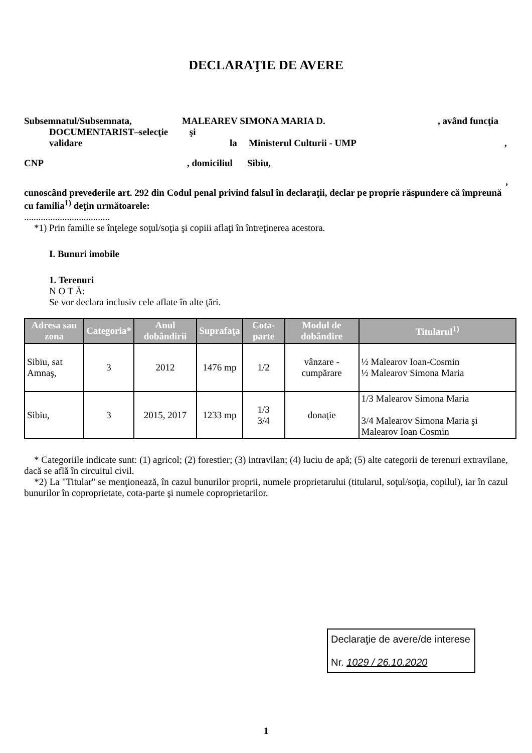DECLARAŢIE DE AVERE
Subsemnatul/Subsemnata, MALEAREV SIMONA MARIA D., având funcţia
DOCUMENTARIST–selecţie şi
validare la Ministerul Culturii - UMP,
CNP, domiciliul Sibiu,
,
cunoscând prevederile art. 292 din Codul penal privind falsul în declaraţii, declar pe proprie răspundere că împreună cu familia<sup>1)</sup> deţin următoarele:
....................................
*1) Prin familie se înţelege soţul/soţia şi copiii aflaţi în întreţinerea acestora.
I. Bunuri imobile
1. Terenuri
N O T Ă:
Se vor declara inclusiv cele aflate în alte ţări.
| Adresa sau zona | Categoria* | Anul dobândirii | Suprafaţa | Cota-parte | Modul de dobândire | Titularul<sup>1)</sup> |
| --- | --- | --- | --- | --- | --- | --- |
| Sibiu, sat Amnaş, | 3 | 2012 | 1476 mp | 1/2 | vânzare - cumpărare | ½ Malearov Ioan-Cosmin ½ Malearov Simona Maria |
| Sibiu, | 3 | 2015, 2017 | 1233 mp | 1/3 3/4 | donaţie | 1/3 Malearov Simona Maria 3/4 Malearov Simona Maria şi Malearov Ioan Cosmin |
* Categoriile indicate sunt: (1) agricol; (2) forestier; (3) intravilan; (4) luciu de apă; (5) alte categorii de terenuri extravilane, dacă se află în circuitul civil.
*2) La "Titular" se menţionează, în cazul bunurilor proprii, numele proprietarului (titularul, soţul/soţia, copilul), iar în cazul bunurilor în coproprietate, cota-parte şi numele coproprietarilor.
Declaraţie de avere/de interese
Nr. 1029 / 26.10.2020
1